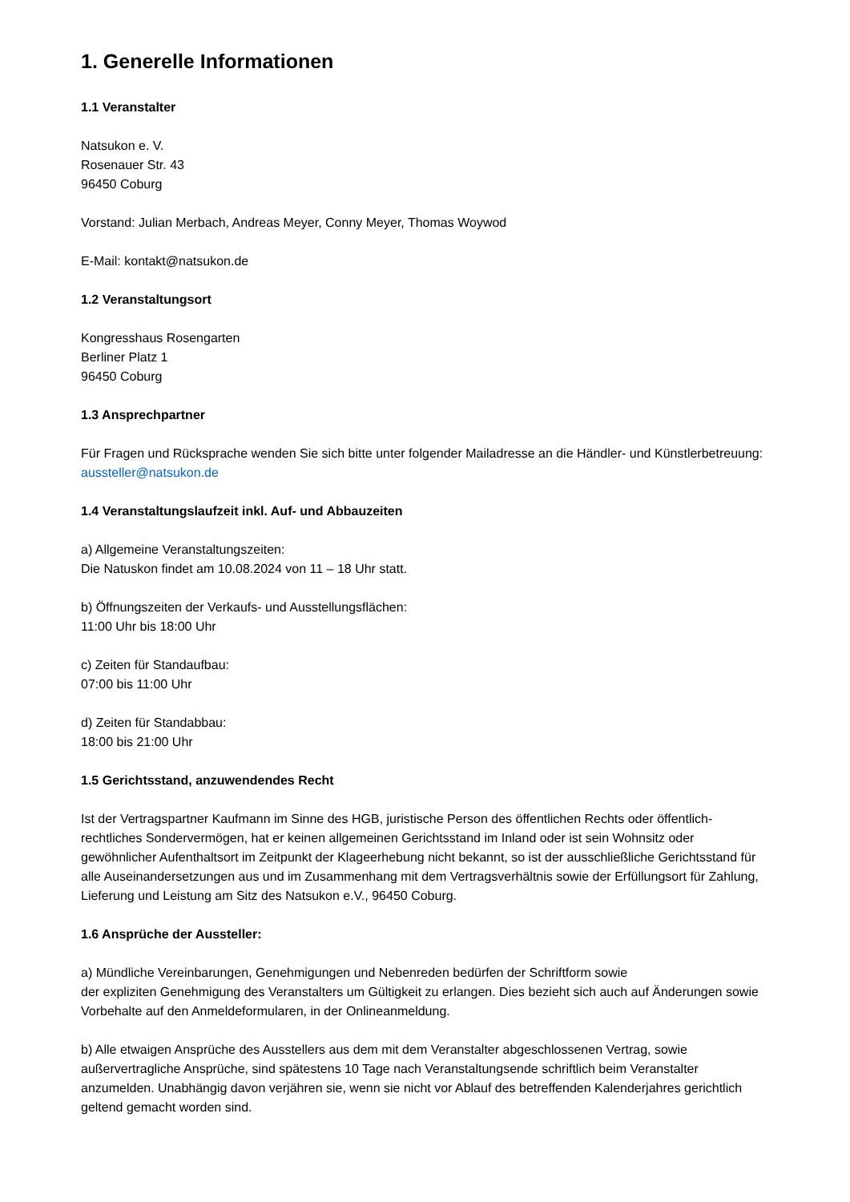1. Generelle Informationen
1.1 Veranstalter
Natsukon e. V.
Rosenauer Str. 43
96450 Coburg
Vorstand: Julian Merbach, Andreas Meyer, Conny Meyer, Thomas Woywod
E-Mail: kontakt@natsukon.de
1.2 Veranstaltungsort
Kongresshaus Rosengarten
Berliner Platz 1
96450 Coburg
1.3 Ansprechpartner
Für Fragen und Rücksprache wenden Sie sich bitte unter folgender Mailadresse an die Händler- und Künstlerbetreuung: aussteller@natsukon.de
1.4 Veranstaltungslaufzeit inkl. Auf- und Abbauzeiten
a) Allgemeine Veranstaltungszeiten:
Die Natuskon findet am 10.08.2024 von 11 – 18 Uhr statt.
b) Öffnungszeiten der Verkaufs- und Ausstellungsflächen:
11:00 Uhr bis 18:00 Uhr
c) Zeiten für Standaufbau:
07:00 bis 11:00 Uhr
d) Zeiten für Standabbau:
18:00 bis 21:00 Uhr
1.5 Gerichtsstand, anzuwendendes Recht
Ist der Vertragspartner Kaufmann im Sinne des HGB, juristische Person des öffentlichen Rechts oder öffentlich-rechtliches Sondervermögen, hat er keinen allgemeinen Gerichtsstand im Inland oder ist sein Wohnsitz oder gewöhnlicher Aufenthaltsort im Zeitpunkt der Klageerhebung nicht bekannt, so ist der ausschließliche Gerichtsstand für alle Auseinandersetzungen aus und im Zusammenhang mit dem Vertragsverhältnis sowie der Erfüllungsort für Zahlung, Lieferung und Leistung am Sitz des Natsukon e.V., 96450 Coburg.
1.6 Ansprüche der Aussteller:
a) Mündliche Vereinbarungen, Genehmigungen und Nebenreden bedürfen der Schriftform sowie
der expliziten Genehmigung des Veranstalters um Gültigkeit zu erlangen. Dies bezieht sich auch auf Änderungen sowie Vorbehalte auf den Anmeldeformularen, in der Onlineanmeldung.
b) Alle etwaigen Ansprüche des Ausstellers aus dem mit dem Veranstalter abgeschlossenen Vertrag, sowie außervertragliche Ansprüche, sind spätestens 10 Tage nach Veranstaltungsende schriftlich beim Veranstalter anzumelden. Unabhängig davon verjähren sie, wenn sie nicht vor Ablauf des betreffenden Kalenderjahres gerichtlich geltend gemacht worden sind.